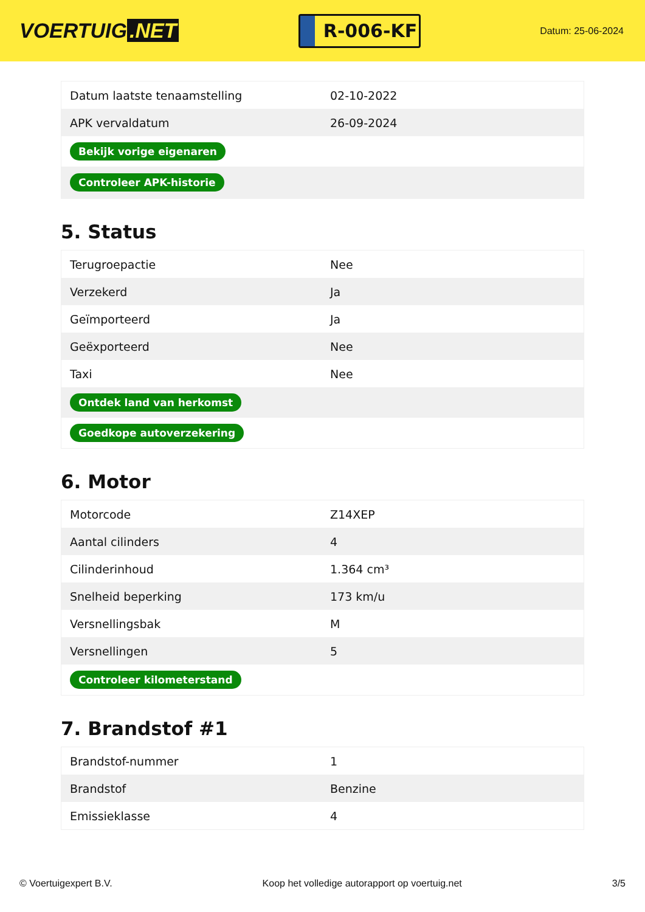VOERTUIG.NET
R-006-KF
Datum: 25-06-2024
| Datum laatste tenaamstelling | 02-10-2022 |
| APK vervaldatum | 26-09-2024 |
| Bekijk vorige eigenaren | |
| Controleer APK-historie | |
5. Status
| Terugroepactie | Nee |
| Verzekerd | Ja |
| Geïmporteerd | Ja |
| Geëxporteerd | Nee |
| Taxi | Nee |
| Ontdek land van herkomst | |
| Goedkope autoverzekering | |
6. Motor
| Motorcode | Z14XEP |
| Aantal cilinders | 4 |
| Cilinderinhoud | 1.364 cm³ |
| Snelheid beperking | 173 km/u |
| Versnellingsbak | M |
| Versnellingen | 5 |
| Controleer kilometerstand | |
7. Brandstof #1
| Brandstof-nummer | 1 |
| Brandstof | Benzine |
| Emissieklasse | 4 |
© Voertuigexpert B.V. Koop het volledige autorapport op voertuig.net 3/5